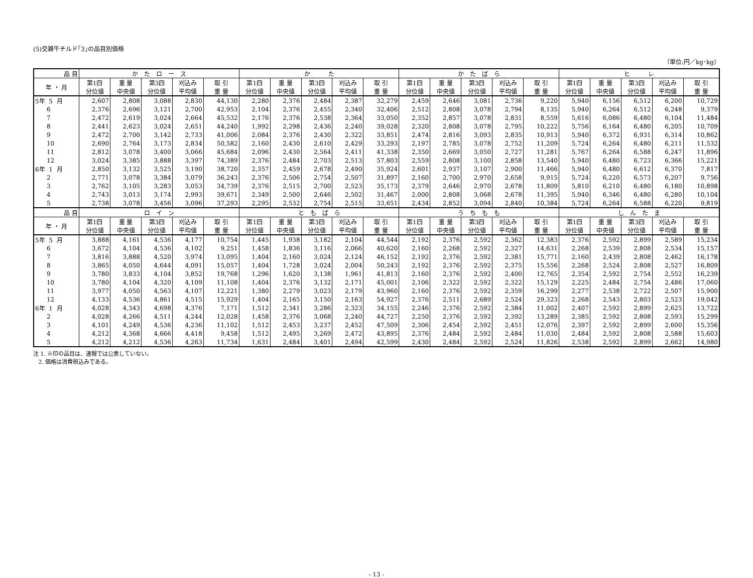(5)交雑牛チルド｢3｣の品目別価格
（単位:円／kg･kg）
| 品 目 | か た ロ ー ス | | | | | か た | | | | | か た ば ら | | | | | ヒ レ | | | | |
| --- | --- | --- | --- | --- | --- | --- | --- | --- | --- | --- | --- | --- | --- | --- | --- | --- | --- | --- | --- | --- |
| 年 ・ 月 | 第1四 分位値 | 重 量 中央値 | 第3四 分位値 | 刈込み 平均値 | 取 引 重 量 | 第1四 分位値 | 重 量 中央値 | 第3四 分位値 | 刈込み 平均値 | 取 引 重 量 | 第1四 分位値 | 重 量 中央値 | 第3四 分位値 | 刈込み 平均値 | 取 引 重 量 | 第1四 分位値 | 重 量 中央値 | 第3四 分位値 | 刈込み 平均値 | 取 引 重 量 |
| 5年 5 月 | 2,607 | 2,808 | 3,088 | 2,830 | 44,130 | 2,280 | 2,376 | 2,484 | 2,387 | 32,279 | 2,459 | 2,646 | 3,081 | 2,736 | 9,220 | 5,940 | 6,156 | 6,512 | 6,200 | 10,729 |
| 6 | 2,376 | 2,696 | 3,121 | 2,700 | 42,953 | 2,104 | 2,376 | 2,455 | 2,340 | 32,406 | 2,512 | 2,808 | 3,078 | 2,794 | 8,135 | 5,940 | 6,264 | 6,512 | 6,248 | 9,379 |
| 7 | 2,472 | 2,619 | 3,024 | 2,664 | 45,532 | 2,176 | 2,376 | 2,538 | 2,364 | 33,050 | 2,352 | 2,857 | 3,078 | 2,831 | 8,559 | 5,616 | 6,086 | 6,480 | 6,104 | 11,484 |
| 8 | 2,441 | 2,623 | 3,024 | 2,651 | 44,240 | 1,992 | 2,298 | 2,436 | 2,240 | 39,028 | 2,320 | 2,808 | 3,078 | 2,795 | 10,222 | 5,756 | 6,164 | 6,480 | 6,205 | 10,709 |
| 9 | 2,472 | 2,700 | 3,142 | 2,733 | 41,006 | 2,084 | 2,376 | 2,430 | 2,322 | 33,851 | 2,474 | 2,816 | 3,093 | 2,835 | 10,913 | 5,940 | 6,372 | 6,931 | 6,314 | 10,862 |
| 10 | 2,690 | 2,764 | 3,173 | 2,834 | 50,582 | 2,160 | 2,430 | 2,610 | 2,429 | 33,293 | 2,197 | 2,785 | 3,078 | 2,752 | 11,209 | 5,724 | 6,264 | 6,480 | 6,211 | 11,532 |
| 11 | 2,812 | 3,078 | 3,400 | 3,066 | 45,684 | 2,096 | 2,430 | 2,564 | 2,411 | 41,338 | 2,350 | 2,669 | 3,050 | 2,727 | 11,281 | 5,767 | 6,264 | 6,588 | 6,247 | 11,896 |
| 12 | 3,024 | 3,385 | 3,888 | 3,397 | 74,389 | 2,376 | 2,484 | 2,703 | 2,513 | 57,803 | 2,559 | 2,808 | 3,100 | 2,858 | 13,540 | 5,940 | 6,480 | 6,723 | 6,366 | 15,221 |
| 6年 1 月 | 2,850 | 3,132 | 3,525 | 3,190 | 38,720 | 2,357 | 2,459 | 2,678 | 2,490 | 35,924 | 2,601 | 2,937 | 3,107 | 2,900 | 11,466 | 5,940 | 6,480 | 6,612 | 6,370 | 7,817 |
| 2 | 2,771 | 3,078 | 3,384 | 3,079 | 36,243 | 2,376 | 2,506 | 2,754 | 2,507 | 31,897 | 2,160 | 2,700 | 2,970 | 2,658 | 9,915 | 5,724 | 6,220 | 6,573 | 6,207 | 9,756 |
| 3 | 2,762 | 3,105 | 3,283 | 3,053 | 34,739 | 2,376 | 2,515 | 2,700 | 2,523 | 35,173 | 2,379 | 2,646 | 2,970 | 2,678 | 11,809 | 5,810 | 6,210 | 6,480 | 6,180 | 10,898 |
| 4 | 2,743 | 3,013 | 3,174 | 2,993 | 39,671 | 2,349 | 2,500 | 2,646 | 2,502 | 31,467 | 2,000 | 2,808 | 3,068 | 2,678 | 11,395 | 5,940 | 6,346 | 6,480 | 6,280 | 10,104 |
| 5 | 2,738 | 3,078 | 3,456 | 3,096 | 37,293 | 2,295 | 2,532 | 2,754 | 2,515 | 33,651 | 2,434 | 2,852 | 3,094 | 2,840 | 10,384 | 5,724 | 6,264 | 6,588 | 6,220 | 9,819 |
| 品 目 | ロ イ ン | | | | | と も ば ら | | | | | う ち も も | | | | | し ん た ま | | | | |
| 年 ・ 月 | 第1四 分位値 | 重 量 中央値 | 第3四 分位値 | 刈込み 平均値 | 取 引 重 量 | 第1四 分位値 | 重 量 中央値 | 第3四 分位値 | 刈込み 平均値 | 取 引 重 量 | 第1四 分位値 | 重 量 中央値 | 第3四 分位値 | 刈込み 平均値 | 取 引 重 量 | 第1四 分位値 | 重 量 中央値 | 第3四 分位値 | 刈込み 平均値 | 取 引 重 量 |
| 5年 5 月 | 3,888 | 4,161 | 4,536 | 4,177 | 10,754 | 1,445 | 1,938 | 3,182 | 2,104 | 44,544 | 2,192 | 2,376 | 2,592 | 2,362 | 12,383 | 2,376 | 2,592 | 2,899 | 2,589 | 15,234 |
| 6 | 3,672 | 4,104 | 4,536 | 4,102 | 9,251 | 1,458 | 1,836 | 3,116 | 2,066 | 40,620 | 2,160 | 2,268 | 2,592 | 2,327 | 14,631 | 2,268 | 2,539 | 2,808 | 2,534 | 15,157 |
| 7 | 3,816 | 3,888 | 4,520 | 3,974 | 13,095 | 1,404 | 2,160 | 3,024 | 2,124 | 46,152 | 2,192 | 2,376 | 2,592 | 2,381 | 15,771 | 2,160 | 2,439 | 2,808 | 2,462 | 16,178 |
| 8 | 3,865 | 4,050 | 4,644 | 4,091 | 15,057 | 1,404 | 1,728 | 3,024 | 2,004 | 50,243 | 2,192 | 2,376 | 2,592 | 2,375 | 15,556 | 2,268 | 2,524 | 2,808 | 2,527 | 16,809 |
| 9 | 3,780 | 3,833 | 4,104 | 3,852 | 19,768 | 1,296 | 1,620 | 3,138 | 1,961 | 41,813 | 2,160 | 2,376 | 2,592 | 2,400 | 12,765 | 2,354 | 2,592 | 2,754 | 2,552 | 16,239 |
| 10 | 3,780 | 4,104 | 4,320 | 4,109 | 11,108 | 1,404 | 2,376 | 3,132 | 2,171 | 45,001 | 2,106 | 2,322 | 2,592 | 2,322 | 15,129 | 2,225 | 2,484 | 2,754 | 2,486 | 17,060 |
| 11 | 3,977 | 4,050 | 4,563 | 4,107 | 12,221 | 1,380 | 2,279 | 3,023 | 2,179 | 43,960 | 2,160 | 2,376 | 2,592 | 2,359 | 16,299 | 2,277 | 2,538 | 2,722 | 2,507 | 15,900 |
| 12 | 4,133 | 4,536 | 4,861 | 4,515 | 15,929 | 1,404 | 2,165 | 3,150 | 2,163 | 54,927 | 2,376 | 2,511 | 2,689 | 2,524 | 29,323 | 2,268 | 2,543 | 2,803 | 2,523 | 19,042 |
| 6年 1 月 | 4,028 | 4,343 | 4,698 | 4,376 | 7,171 | 1,512 | 2,341 | 3,286 | 2,323 | 34,155 | 2,246 | 2,376 | 2,592 | 2,384 | 11,002 | 2,407 | 2,592 | 2,899 | 2,625 | 13,722 |
| 2 | 4,028 | 4,266 | 4,511 | 4,244 | 12,028 | 1,458 | 2,376 | 3,068 | 2,240 | 44,727 | 2,250 | 2,376 | 2,592 | 2,392 | 13,289 | 2,385 | 2,592 | 2,808 | 2,593 | 15,299 |
| 3 | 4,101 | 4,249 | 4,536 | 4,236 | 11,102 | 1,512 | 2,453 | 3,237 | 2,452 | 47,509 | 2,306 | 2,454 | 2,592 | 2,451 | 12,076 | 2,397 | 2,592 | 2,899 | 2,600 | 15,356 |
| 4 | 4,212 | 4,368 | 4,666 | 4,418 | 9,458 | 1,512 | 2,495 | 3,269 | 2,472 | 43,895 | 2,376 | 2,484 | 2,592 | 2,484 | 11,030 | 2,484 | 2,592 | 2,808 | 2,588 | 15,603 |
| 5 | 4,212 | 4,212 | 4,536 | 4,263 | 11,734 | 1,631 | 2,484 | 3,401 | 2,494 | 42,599 | 2,430 | 2,484 | 2,592 | 2,524 | 11,826 | 2,538 | 2,592 | 2,899 | 2,662 | 14,980 |
注 1. ※印の品目は、速報では公表していない。
2. 価格は消費税込みである。
- 13 -